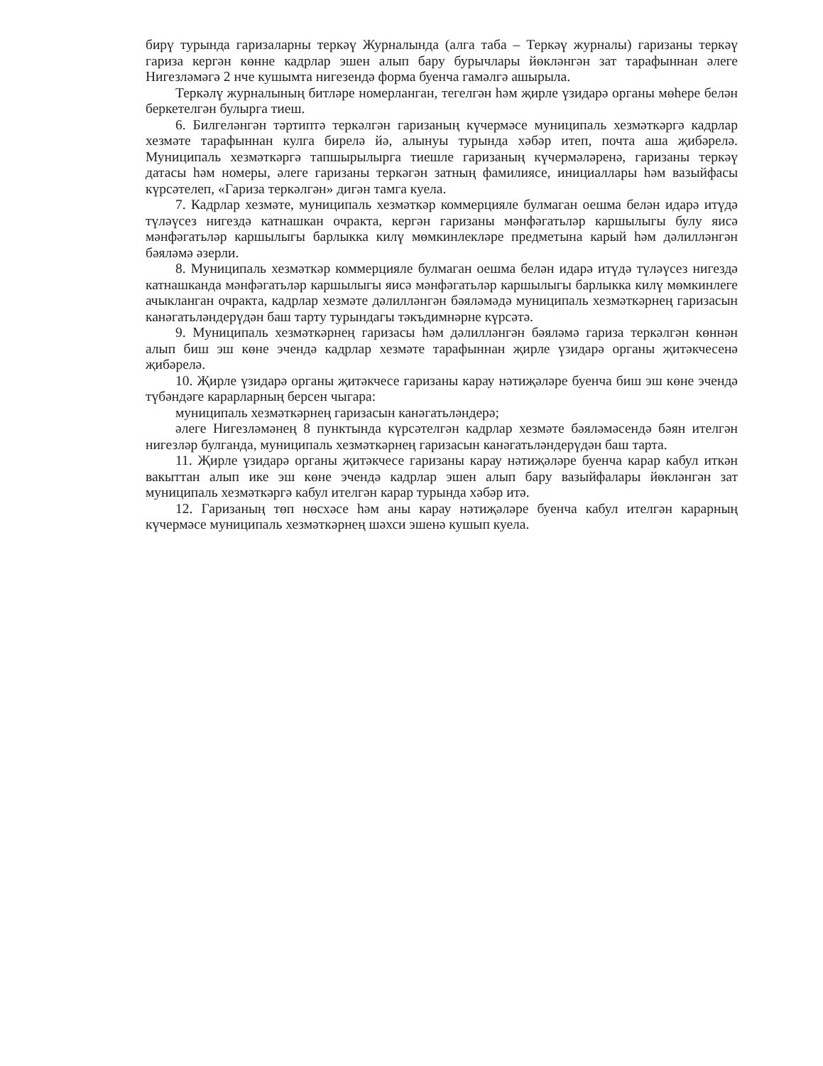бирү турында гаризаларны теркәү Журналында (алга таба – Теркәү журналы) гаризаны теркәү гариза кергән көнне кадрлар эшен алып бару бурычлары йөкләнгән зат тарафыннан әлеге Нигезләмәгә 2 нче кушымта нигезендә форма буенча гамәлгә ашырыла.
Теркәлү журналының битләре номерланган, тегелгән һәм җирле үзидарә органы мөһере белән беркетелгән булырга тиеш.
6. Билгеләнгән тәртиптә теркәлгән гаризаның күчермәсе муниципаль хезмәткәргә кадрлар хезмәте тарафыннан кулга бирелә йә, алынуы турында хәбәр итеп, почта аша җибәрелә. Муниципаль хезмәткәргә тапшырылырга тиешле гаризаның күчермәләренә, гаризаны теркәү датасы һәм номеры, әлеге гаризаны теркәгән затның фамилиясе, инициаллары һәм вазыйфасы күрсәтелеп, «Гариза теркәлгән» дигән тамга куела.
7. Кадрлар хезмәте, муниципаль хезмәткәр коммерцияле булмаган оешма белән идарә итүдә түләүсез нигездә катнашкан очракта, кергән гаризаны мәнфәгатьләр каршылыгы булу яисә мәнфәгатьләр каршылыгы барлыкка килү мөмкинлекләре предметына карый һәм дәлилләнгән бәяләмә әзерли.
8. Муниципаль хезмәткәр коммерцияле булмаган оешма белән идарә итүдә түләүсез нигездә катнашканда мәнфәгатьләр каршылыгы яисә мәнфәгатьләр каршылыгы барлыкка килү мөмкинлеге ачыкланган очракта, кадрлар хезмәте дәлилләнгән бәяләмәдә муниципаль хезмәткәрнең гаризасын канәгатьләндерүдән баш тарту турындагы тәкъдимнәрне күрсәтә.
9. Муниципаль хезмәткәрнең гаризасы һәм дәлилләнгән бәяләмә гариза теркәлгән көннән алып биш эш көне эчендә кадрлар хезмәте тарафыннан җирле үзидарә органы җитәкчесенә җибәрелә.
10. Җирле үзидарә органы җитәкчесе гаризаны карау нәтиҗәләре буенча биш эш көне эчендә түбәндәге карарларның берсен чыгара:
муниципаль хезмәткәрнең гаризасын канәгатьләндерә;
әлеге Нигезләмәнең 8 пунктында күрсәтелгән кадрлар хезмәте бәяләмәсендә бәян ителгән нигезләр булганда, муниципаль хезмәткәрнең гаризасын канәгатьләндерүдән баш тарта.
11. Җирле үзидарә органы җитәкчесе гаризаны карау нәтиҗәләре буенча карар кабул иткән вакыттан алып ике эш көне эчендә кадрлар эшен алып бару вазыйфалары йөкләнгән зат муниципаль хезмәткәргә кабул ителгән карар турында хәбәр итә.
12. Гаризаның төп нөсхәсе һәм аны карау нәтиҗәләре буенча кабул ителгән карарның күчермәсе муниципаль хезмәткәрнең шәхси эшенә кушып куела.